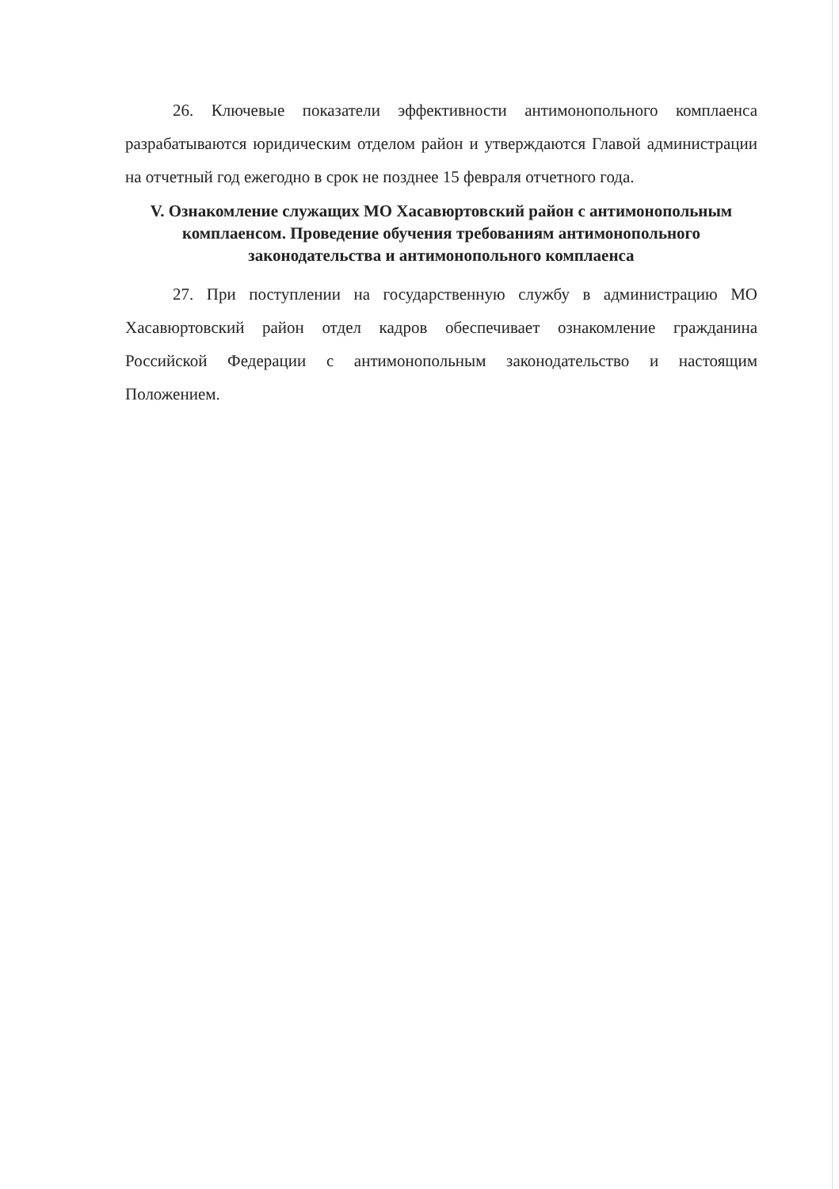26. Ключевые показатели эффективности антимонопольного комплаенса разрабатываются юридическим отделом район и утверждаются Главой администрации на отчетный год ежегодно в срок не позднее 15 февраля отчетного года.
V. Ознакомление служащих МО Хасавюртовский район с антимонопольным комплаенсом. Проведение обучения требованиям антимонопольного законодательства и антимонопольного комплаенса
27. При поступлении на государственную службу в администрацию МО Хасавюртовский район отдел кадров обеспечивает ознакомление гражданина Российской Федерации с антимонопольным законодательство и настоящим Положением.